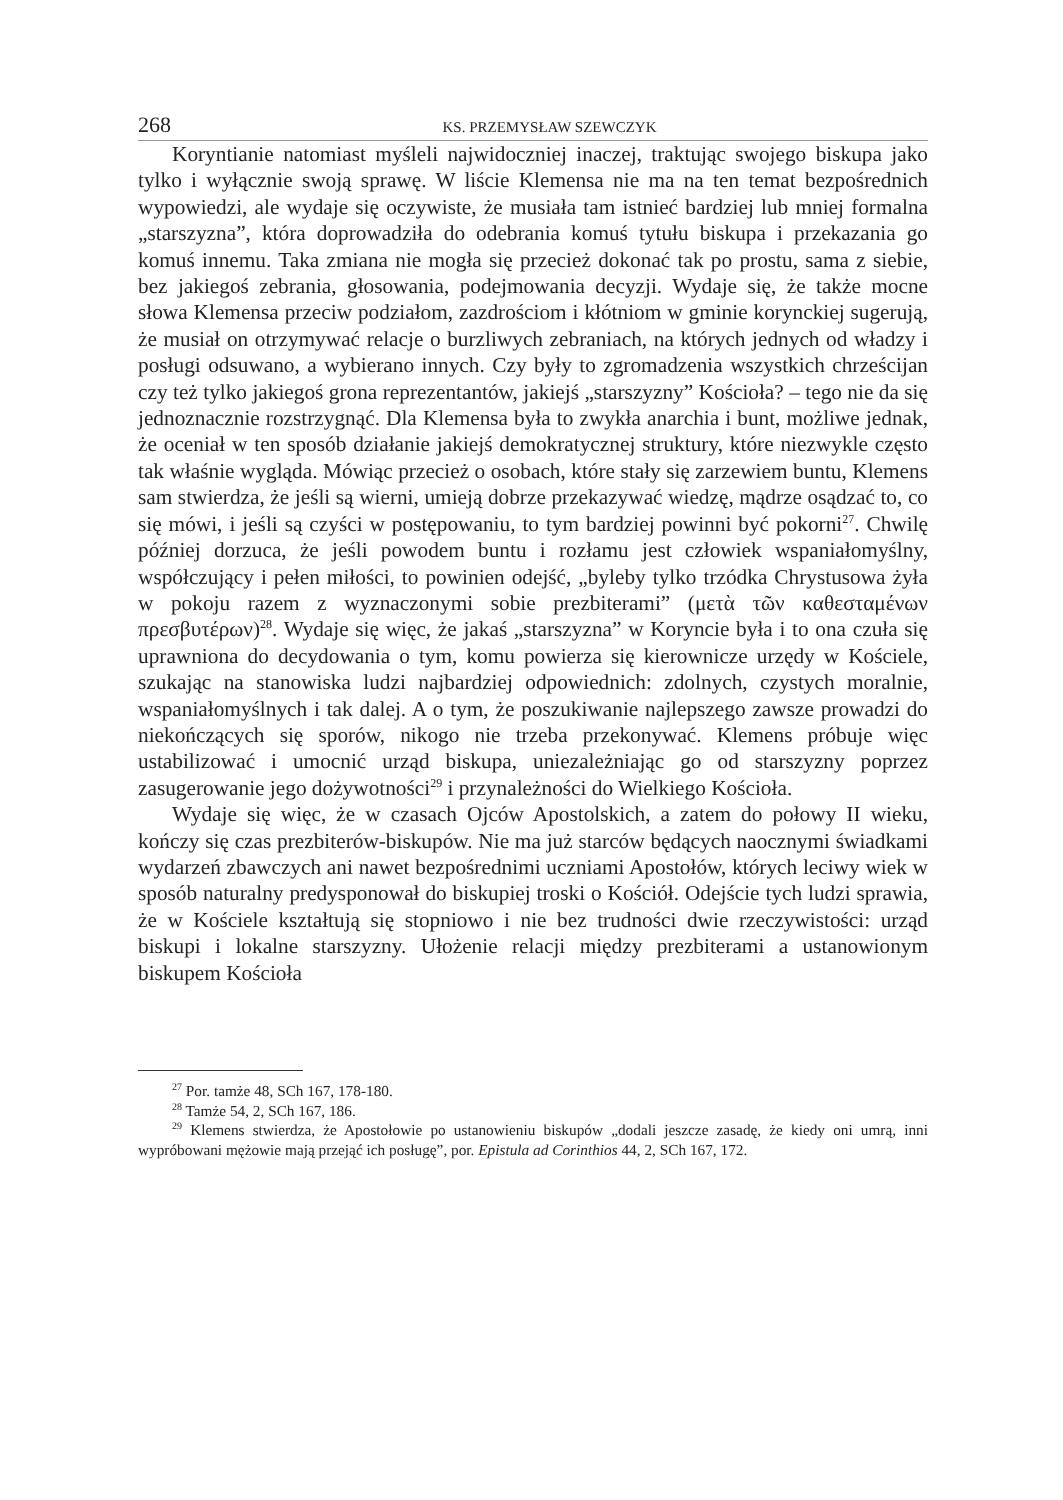268 KS. PRZEMYSŁAW SZEWCZYK
Koryntianie natomiast myśleli najwidoczniej inaczej, traktując swojego biskupa jako tylko i wyłącznie swoją sprawę. W liście Klemensa nie ma na ten temat bezpośrednich wypowiedzi, ale wydaje się oczywiste, że musiała tam istnieć bardziej lub mniej formalna „starszyzna”, która doprowadziła do odebrania komuś tytułu biskupa i przekazania go komuś innemu. Taka zmiana nie mogła się przecież dokonać tak po prostu, sama z siebie, bez jakiegoś zebrania, głosowania, podejmowania decyzji. Wydaje się, że także mocne słowa Klemensa przeciw podziałom, zazdrościom i kłótniom w gminie korynckiej sugerują, że musiał on otrzymywać relacje o burzliwych zebraniach, na których jednych od władzy i posługi odsuwano, a wybierano innych. Czy były to zgromadzenia wszystkich chrześcijan czy też tylko jakiegoś grona reprezentantów, jakiejś „starszyzny” Kościoła? – tego nie da się jednoznacznie rozstrzygnąć. Dla Klemensa była to zwykła anarchia i bunt, możliwe jednak, że oceniał w ten sposób działanie jakiejś demokratycznej struktury, które niezwykle często tak właśnie wygląda. Mówiąc przecież o osobach, które stały się zarzewiem buntu, Klemens sam stwierdza, że jeśli są wierni, umieją dobrze przekazywać wiedzę, mądrze osądzać to, co się mówi, i jeśli są czyści w postępowaniu, to tym bardziej powinni być pokorni<sup>27</sup>. Chwilę później dorzuca, że jeśli powodem buntu i rozłamu jest człowiek wspaniałomyślny, współczujący i pełen miłości, to powinien odejść, „byleby tylko trzódka Chrystusowa żyła w pokoju razem z wyznaczonymi sobie prezbiterami” (μετὰ τῶν καθεσταμένων πρεσβυτέρων)<sup>28</sup>. Wydaje się więc, że jakaś „starszyzna” w Koryncie była i to ona czuła się uprawniona do decydowania o tym, komu powierza się kierownicze urzędy w Kościele, szukając na stanowiska ludzi najbardziej odpowiednich: zdolnych, czystych moralnie, wspaniałomyślnych i tak dalej. A o tym, że poszukiwanie najlepszego zawsze prowadzi do niekończących się sporów, nikogo nie trzeba przekonywać. Klemens próbuje więc ustabilizować i umocnić urząd biskupa, uniezależniając go od starszyzny poprzez zasugerowanie jego dożywotności<sup>29</sup> i przynależności do Wielkiego Kościoła.
Wydaje się więc, że w czasach Ojców Apostolskich, a zatem do połowy II wieku, kończy się czas prezbiterów-biskupów. Nie ma już starców będących naocznymi świadkami wydarzeń zbawczych ani nawet bezpośrednimi uczniami Apostołów, których leciwy wiek w sposób naturalny predysponował do biskupiej troski o Kościół. Odejście tych ludzi sprawia, że w Kościele kształtują się stopniowo i nie bez trudności dwie rzeczywistości: urząd biskupi i lokalne starszyzny. Ułożenie relacji między prezbiterami a ustanowionym biskupem Kościoła
<sup>27</sup> Por. tamże 48, SCh 167, 178-180.
<sup>28</sup> Tamże 54, 2, SCh 167, 186.
<sup>29</sup> Klemens stwierdza, że Apostołowie po ustanowieniu biskupów „dodali jeszcze zasadę, że kiedy oni umrą, inni wypróbowani mężowie mają przejąć ich posługę”, por. Epistula ad Corinthios 44, 2, SCh 167, 172.